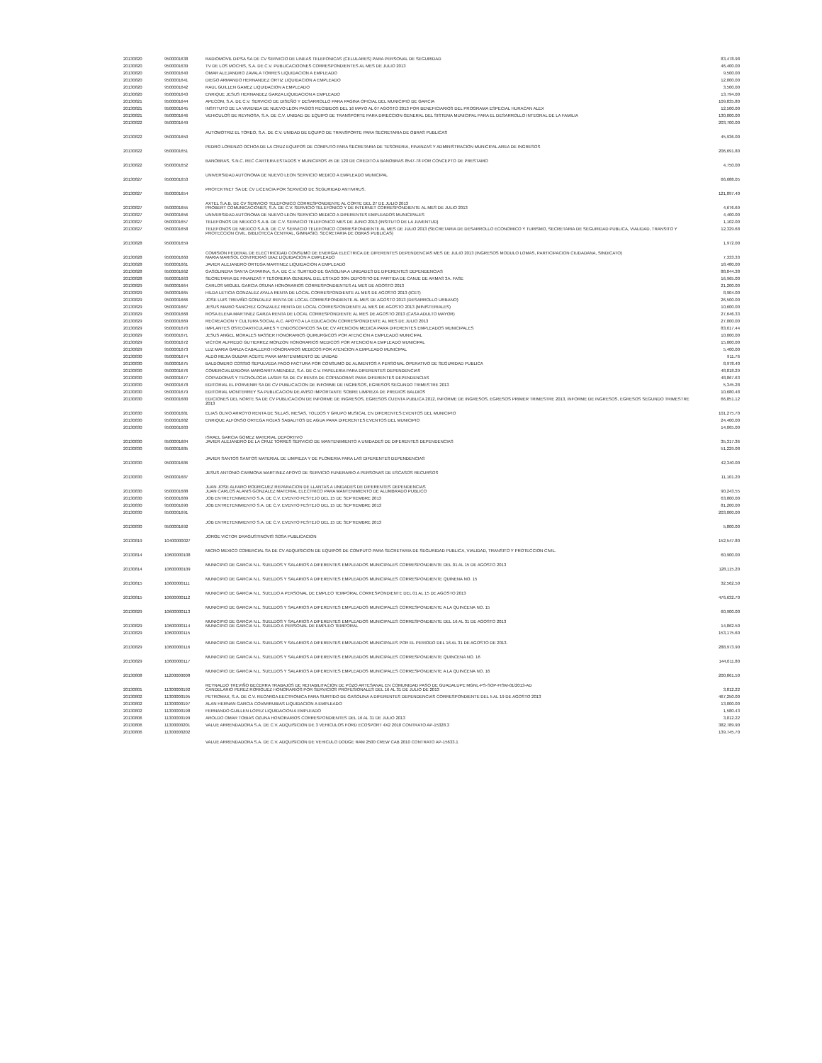| 20130820 | 9500001638 | RADIOMOVIL DIPSA SA DE CV SERVICIO DE LINEAS TELEFONICAS (CELULARES) PARA PERSONAL DE SEGURIDAD | 83,478.98 |
| 20130820 | 9500001639 | TV DE LOS MOCHIS, S.A. DE C.V. PUBLICACIOONES CORRESPONDIENTES AL MES DE JULIO 2013 | 46,400.00 |
| 20130820 | 9500001640 | OMAR ALEJANDRO ZAVALA TORRES LIQUIDACION A EMPLEADO | 9,500.00 |
| 20130820 | 9500001641 | DIEGO ARMANDO HERNANDEZ ORTIZ LIQUIDACION A EMPLEADO | 12,000.00 |
| 20130820 | 9500001642 | RAUL GUILLEN GAMEZ LIQUIDACION A EMPLEADO | 3,500.00 |
| 20130820 | 9500001643 | ENRIQUE JESUS HERNANDEZ GARZA LIQUIDACION A EMPLEADO | 13,794.00 |
| 20130821 | 9500001644 | APECOM, S.A. DE C.V. SERVICIO DE DISEÑO Y DESARROLLO PARA PAGINA OFICIAL DEL MUNICIPIO DE GARCIA | 109,835.80 |
| 20130821 | 9500001645 | INSTITUTO DE LA VIVIENDA DE NUEVO LEON PAGOS RECIBIDOS DEL 16 MAYO AL 07 AGOSTO 2013 POR BENEFICIARIOS DEL PROGRAMA ESPECIAL HURACAN ALEX | 12,500.00 |
| 20130821 | 9500001646 | VEHICULOS DE REYNOSA, S.A. DE C.V. UNIDAD DE EQUIPO DE TRANSPORTE PARA DIRECCION GENERAL DEL SISTEMA MUNICIPAL PARA EL DESARROLLO INTEGRAL DE LA FAMILIA | 130,000.00 |
| 20130822 | 9500001649 | AUTOMOTRIZ EL TOREO, S.A. DE C.V. UNIDAD DE EQUIPO DE TRANSPORTE PARA SECRETARIA DE OBRAS PUBLICAS | 203,700.00 |
| 20130822 | 9500001650 | PEDRO LORENZO OCHOA DE LA CRUZ EQUIPOS DE COMPUTO PARA SECRETARIA DE TESORERIA, FINANZAS Y ADMINISTRACION MUNICIPAL AREA DE INGRESOS | 45,936.00 |
| 20130822 | 9500001651 | BANOBRAS, S.N.C. REC CARTERA ESTADOS Y MUNICIPIOS 45 DE 120 DE CREDITO A BANOBRAS 8547-78 POR CONCEPTO DE PRESTAMO | 206,691.80 |
| 20130822 | 9500001652 | UNIVERSIDAD AUTONOMA DE NUEVO LEON SERVICIO MEDICO A EMPLEADO MUNICIPAL | 4,750.00 |
| 20130827 | 9500001653 | PROTEKTNET SA DE CV LICENCIA POR SERVICIO DE SEGURIDAD ANTIVIRUS. | 66,688.05 |
| 20130827 | 9500001654 | AXTEL S.A.B. DE CV SERVICIO TELEFONICO CORRESPONDIENTE AL CORTE DEL 27 DE JULIO 2013 | 121,897.40 |
| 20130827 | 9500001655 | PROBERT COMUNICACIONES, S.A. DE C.V. SERVICIO TELEFONICO Y DE INTERNET CORRESPONDIENTE AL MES DE JULIO 2013 | 4,676.69 |
| 20130827 | 9500001656 | UNIVERSIDAD AUTONOMA DE NUEVO LEON SERVICIO MEDICO A DIFERENTES EMPLEADOS MUNICIPALES | 4,400.00 |
| 20130827 | 9500001657 | TELEFONOS DE MEXICO S.A.B. DE C.V. SERVICIO TELEFONICO MES DE JUNIO 2013 (INSITUTO DE LA JUVENTUD) | 1,102.00 |
| 20130827 | 9500001658 | TELEFONOS DE MEXICO S.A.B. DE C.V. SERVICIO TELEFONICO CORRESPONDIENTE AL MES DE JULIO 2013 (SECRETARIA DE DESARROLLO ECONOMICO Y TURISMO, SECRETARIA DE SEGURIDAD PUBLICA, VIALIDAD, TRANSITO Y PROTECCION CIVIL, BIBLIOTECA CENTRAL, GIMNASIO, SECRETARIA DE OBRAS PUBLICAS) | 12,329.68 |
| 20130828 | 9500001659 | COMISION FEDERAL DE ELECTRICIDAD CONSUMO DE ENERGIA ELECTRICA DE DIFERENTES DEPENDENCIAS MES DE JULIO 2013 (INGRESOS MODULO LOMAS, PARTICIPACION CIUDADANA, SINDICATO) | 1,972.00 |
| 20130828 | 9500001660 | MARIA MARISOL CONTRERAS DIAZ LIQUIDACION A EMPLEADO | 7,333.33 |
| 20130828 | 9500001661 | JAVIER ALEJANDRO ORTEGA MARTINEZ LIQUIDACION A EMPLEADO | 18,480.00 |
| 20130828 | 9500001662 | GASOLINERA SANTA CATARINA, S.A. DE C.V. SURTIDO DE GASOLINA A UNIDADES DE DIFERENTES DEPENDENCIAS | 88,844.38 |
| 20130828 | 9500001663 | SECRETARIA DE FINANZAS Y TESORERIA GENERAL DEL ESTADO 30% DEPOSITO DE PARTIDA DE CANJE DE ARMAS 3A. FASE | 16,965.00 |
| 20130829 | 9500001664 | CARLOS MIGUEL GARCIA OSUNA HONORARIOS CORRESPONDIENTES AL MES DE AGOSTO 2013 | 21,200.00 |
| 20130829 | 9500001665 | HILDA LETICIA GONZALEZ AYALA RENTA DE LOCAL CORRESPONDIENTE AL MES DE AGOSTO 2013 (ICET) | 8,904.00 |
| 20130829 | 9500001666 | JOSE LUIS TREVIÑO GONZALEZ RENTA DE LOCAL CORRESPONDIENTE AL MES DE AGOSTO 2013 (DESARROLLO URBANO) | 26,500.00 |
| 20130829 | 9500001667 | JESUS MARIO SANCHEZ GONZALEZ RENTA DE LOCAL CORRESPONDIENTE AL MES DE AGOSTO 2013 (MINISTERIALES) | 10,600.00 |
| 20130829 | 9500001668 | ROSA ELENA MARTINEZ GARZA RENTA DE LOCAL CORRESPONDIENTE AL MES DE AGOSTO 2013 (CASA ADULTO MAYOR) | 27,646.33 |
| 20130829 | 9500001669 | RECREACION Y CULTURA SOCIAL A.C. APOYO A LA EDUCACION CORRESPONDIENTE AL MES DE JULIO 2013 | 27,000.00 |
| 20130829 | 9500001670 | IMPLANTES OSTEOARTICULARES Y ENDOSCOPICOS SA DE CV ATENCION MEDICA PARA DIFERENTES EMPLEADOS MUNICIPALES | 83,617.44 |
| 20130829 | 9500001671 | JESUS ANGEL MORALES NASSER HONORARIOS QUIRURGICOS POR ATENCION A EMPLEADO MUNICIPAL | 10,000.00 |
| 20130829 | 9500001672 | VICTOR ALFREDO GUTIERREZ MONZON HONORARIOS MEDICOS POR ATENCION A EMPLEADO MUNICIPAL | 15,000.00 |
| 20130829 | 9500001673 | LUZ MARIA GARZA CABALLERO HONORARIOS MEDICOS POR ATENCION A EMPLEADO MUNICIPAL | 5,400.00 |
| 20130830 | 9500001674 | ALDO MEJIA GUIZAR ACEITE PARA MANTENIMIENTO DE UNIDAD | 911.76 |
| 20130830 | 9500001675 | BALDOMERO COSSIO SEPULVEDA PAGO FACTURA POR CONSUMO DE ALIMENTOS A PERSONAL OPERATIVO DE SEGURIDAD PUBLICA | 8,978.40 |
| 20130830 | 9500001676 | COMERCIALIZADORA MARGARITA MENDEZ, S.A. DE C.V. PAPELERIA PARA DIFERENTES DEPENDENCIAS | 48,818.29 |
| 20130830 | 9500001677 | COPIADORAS Y TECNOLOGIA LASER SA DE CV RENTA DE COPIADORAS PARA DIFERENTES DEPENDENCIAS | 48,867.63 |
| 20130830 | 9500001678 | EDITORIAL EL PORVENIR SA DE CV PUBLICACION DE INFORME DE INGRESOS, EGRESOS SEGUNDO TRIMESTRE 2013 | 5,345.28 |
| 20130830 | 9500001679 | EDITORIAL MONTERREY SA PUBLICACION DE AVISO IMPORTANTE SOBRE LIMPIEZA DE PREDIOS BALDIOS | 10,680.48 |
| 20130830 | 9500001680 | EDICIONES DEL NORTE SA DE CV PUBLICACION DE INFORME DE INGRESOS, EGRESOS CUENTA PUBLICA 2012, INFORME DE INGRESOS, EGRESOS PRIMER TRIMESTRE 2013, INFORME DE INGRESOS, EGRESOS SEGUNDO TRIMESTRE 2013 | 66,851.12 |
| 20130830 | 9500001681 | ELIAS OLIVO ARROYO RENTA DE SILLAS, MESAS, TOLDOS Y GRUPO MUSICAL EN DIFERENTES EVENTOS DEL MUNICIPIO | 101,275.70 |
| 20130830 | 9500001682 | ENRIQUE ALFONSO ORTEGA ROJAS SABALITOS DE AGUA PARA DIFERENTES EVENTOS DEL MUNICIPIO | 24,400.00 |
| 20130830 | 9500001683 | ISRAEL GARCIA GOMEZ MATERIAL DEPORTIVO | 14,065.00 |
| 20130830 | 9500001684 | JAVIER ALEJANDRO DE LA CRUZ TORRES SERVICIO DE MANTENIMIENTO A UNIDADES DE DIFERENTES DEPENDENCIAS | 35,317.36 |
| 20130830 | 9500001685 | JAVIER SANTOS SANTOS MATERIAL DE LIMPIEZA Y DE PLOMERIA PARA LAS DIFERENTES DEPENDENCIAS | 51,229.08 |
| 20130830 | 9500001686 | JESUS ANTONIO CARMONA MARTINEZ APOYO DE SERVICIO FUNERARIO A PERSONAS DE ESCASOS RECURSOS | 42,340.00 |
| 20130830 | 9500001687 | JUAN JOSE ALFARO RODRIGUEZ REPARACION DE LLANTAS A UNIDADES DE DIFERENTES DEPENDENCIAS | 11,101.20 |
| 20130830 | 9500001688 | JUAN CARLOS ALANIS GONZALEZ MATERIAL ELECTRICO PARA MANTENIMIENTO DE ALUMBRADO PUBLICO | 90,243.55 |
| 20130830 | 9500001689 | JOB ENTRETENIMIENTO S.A. DE C.V. EVENTO FESTEJO DEL 15 DE SEPTIEMBRE 2013 | 63,800.00 |
| 20130830 | 9500001690 | JOB ENTRETENIMIENTO S.A. DE C.V. EVENTO FESTEJO DEL 15 DE SEPTIEMBRE 2013 | 81,200.00 |
| 20130830 | 9500001691 | JOB ENTRETENIMIENTO S.A. DE C.V. EVENTO FESTEJO DEL 15 DE SEPTIEMBRE 2013 | 203,000.00 |
| 20130830 | 9500001692 | JORGE VICTOR DRAGUSTINOVIS SOSA PUBLICACION | 5,800.00 |
| 20130819 | 10400000027 | MICRO MEXICO COMERCIAL SA DE CV ADQUISICION DE EQUIPOS DE COMPUTO PARA SECRETARIA DE SEGURIDAD PUBLICA, VIALIDAD, TRANSITO Y PROTECCION CIVIL. | 152,547.80 |
| 20130814 | 10600000108 | MUNICIPIO DE GARCIA N.L. SUELDOS Y SALARIOS A DIFERENTES EMPLEADOS MUNICIPALES CORRESPONDIENTE DEL 01 AL 15 DE AGOSTO 2013 | 60,900.00 |
| 20130814 | 10600000109 | MUNICIPIO DE GARCIA N.L. SUELDOS Y SALARIOS A DIFERENTES EMPLEADOS MUNICIPALES CORRESPONDIENTE QUINENA NO. 15 | 128,115.20 |
| 20130815 | 10600000111 | MUNICIPIO DE GARCIA N.L. SUELDO A PERSONAL DE EMPLEO TEMPORAL CORRESPONDIENTE DEL 01 AL 15 DE AGOSTO 2013 | 32,562.50 |
| 20130815 | 10600000112 | MUNICIPIO DE GARCIA N.L. SUELDOS Y SALARIOS A DIFERENTES EMPLEADOS MUNICIPALES CORRESPONDIENTE A LA QUINCENA NO. 15 | 476,632.70 |
| 20130829 | 10600000113 | MUNICIPIO DE GARCIA N.L. SUELDOS Y SALARIOS A DIFERENTES EMPLEADOS MUNICIPALES CORRESPONDIENTE DEL 16 AL 31 DE AGOSTO 2013 | 60,900.00 |
| 20130829 | 10600000114 | MUNICIPIO DE GARCIA N.L. SUELDO A PERSONAL DE EMPLEO TEMPORAL | 14,862.50 |
| 20130829 | 10600000115 | MUNICIPIO DE GARCIA N.L. SUELDOS Y SALARIOS A DIFERENTES EMPLEADOS MUNICIPALES POR EL PERIODO DEL 16 AL 31 DE AGOSTO DE 2013. | 153,175.60 |
| 20130829 | 10600000116 | MUNICIPIO DE GARCIA N.L. SUELDOS Y SALARIOS A DIFERENTES EMPLEADOS MUNICIPALES CORRESPONDIENTE QUINCENA NO. 16 | 288,973.90 |
| 20130829 | 10600000117 | MUNICIPIO DE GARCIA N.L. SUELDOS Y SALARIOS A DIFERENTES EMPLEADOS MUNICIPALES CORRESPONDIENTE A LA QUINCENA NO. 16 | 144,011.80 |
| 20130808 | 11200000008 | REYNALDO TREVIÑO BECERRA TRABAJOS DE REHABILITACION DE POZO ARTESANAL EN COMUNIDAD PASO DE GUADALUPE MGNL-PS-SOP-FISM-01/2013-AD | 200,861.50 |
| 20130801 | 11300000192 | CANDELARIO PEREZ RORIGUEZ HONORARIOS POR SERVICIOS PROFESIONALES DEL 16 AL 31 DE JULIO DE 2013 | 3,812.22 |
| 20130802 | 11300000195 | PETROMAX, S.A. DE C.V. RECARGA EECTRONICA PARA SURTIDO DE GASOLINA A DIFERENTES DEPENDENCIAS CORRESPONDIENTE DEL 5 AL 19 DE AGOSTO 2013 | 467,250.00 |
| 20130802 | 11300000197 | ALAN HERNAN GARCIA COVARRUBIAS LIQUIDACION A EMPLEADO | 13,000.00 |
| 20130802 | 11300000198 | FERNANDO GUILLEN LOPEZ LIQUIDACION A EMPLEADO | 1,580.43 |
| 20130806 | 11300000199 | AROLDO OMAR TOBIAS OZUNA HONORARIOS CORRESPONDIENTES DEL 16 AL 31 DE JULIO 2013 | 3,812.22 |
| 20130806 | 11300000201 | VALUE ARRENDADORA S.A. DE C.V. ADQUISICION DE 3 VEHICULOS FORD ECOSPORT 4X2 2010 CONTRATO AP-15328.3 | 382,789.90 |
| 20130806 | 11300000202 | VALUE ARRENDADORA S.A. DE C.V. ADQUISICION DE VEHICULO DODGE RAM 2500 CREW CAB 2010 CONTRATO AP-15633.1 | 139,745.70 |